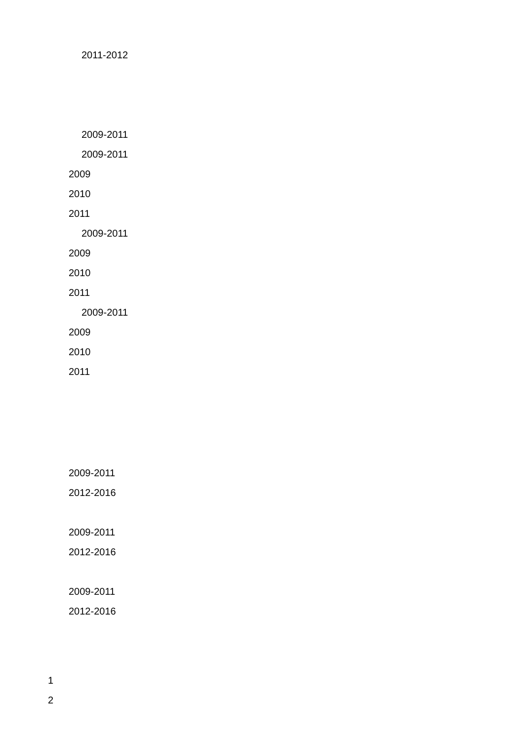2011-2012
2009-2011
2009-2011
2009
2010
2011
2009-2011
2009
2010
2011
2009-2011
2009
2010
2011
2009-2011
2012-2016
2009-2011
2012-2016
2009-2011
2012-2016
1
2